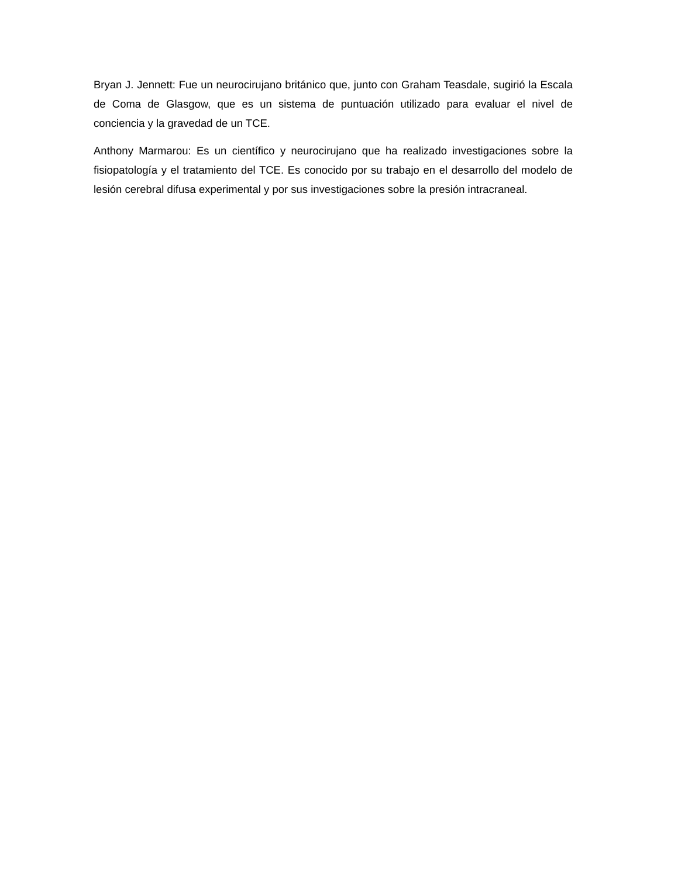Bryan J. Jennett: Fue un neurocirujano británico que, junto con Graham Teasdale, sugirió la Escala de Coma de Glasgow, que es un sistema de puntuación utilizado para evaluar el nivel de conciencia y la gravedad de un TCE.
Anthony Marmarou: Es un científico y neurocirujano que ha realizado investigaciones sobre la fisiopatología y el tratamiento del TCE. Es conocido por su trabajo en el desarrollo del modelo de lesión cerebral difusa experimental y por sus investigaciones sobre la presión intracraneal.